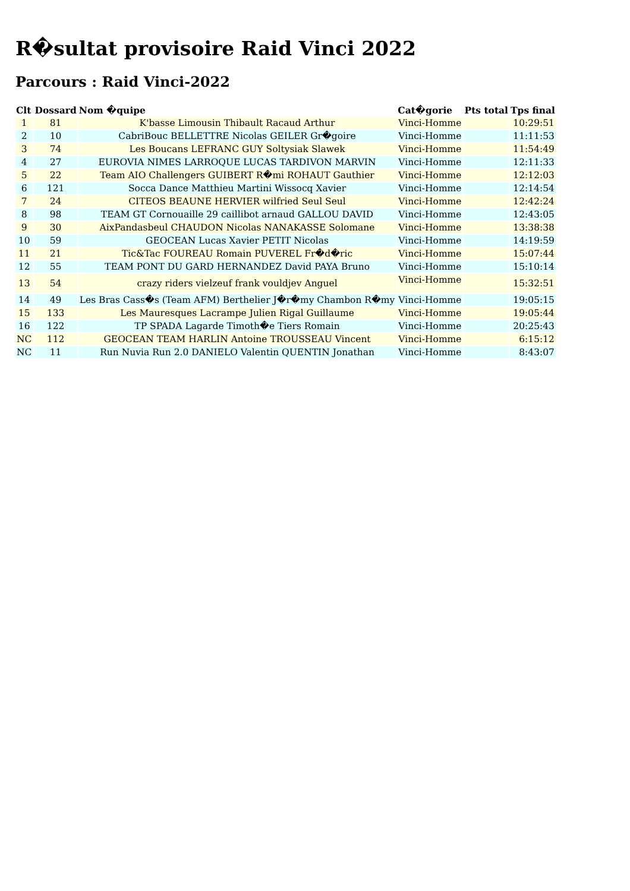R�sultat provisoire Raid Vinci 2022
Parcours : Raid Vinci-2022
| Clt | Dossard | Nom �quipe | Cat�gorie | Pts total | Tps final |
| --- | --- | --- | --- | --- | --- |
| 1 | 81 | K'basse Limousin Thibault Racaud Arthur | Vinci-Homme | | 10:29:51 |
| 2 | 10 | CabriBouc BELLETTRE Nicolas GEILER Gr�goire | Vinci-Homme | | 11:11:53 |
| 3 | 74 | Les Boucans LEFRANC GUY Soltysiak Slawek | Vinci-Homme | | 11:54:49 |
| 4 | 27 | EUROVIA NIMES LARROQUE LUCAS TARDIVON MARVIN | Vinci-Homme | | 12:11:33 |
| 5 | 22 | Team AIO Challengers GUIBERT R�mi ROHAUT Gauthier | Vinci-Homme | | 12:12:03 |
| 6 | 121 | Socca Dance Matthieu Martini Wissocq Xavier | Vinci-Homme | | 12:14:54 |
| 7 | 24 | CITEOS BEAUNE HERVIER wilfried Seul Seul | Vinci-Homme | | 12:42:24 |
| 8 | 98 | TEAM GT Cornouaille 29 caillibot arnaud GALLOU DAVID | Vinci-Homme | | 12:43:05 |
| 9 | 30 | AixPandasbeul CHAUDON Nicolas NANAKASSE Solomane | Vinci-Homme | | 13:38:38 |
| 10 | 59 | GEOCEAN Lucas Xavier PETIT Nicolas | Vinci-Homme | | 14:19:59 |
| 11 | 21 | Tic&Tac FOUREAU Romain PUVEREL Fr�d�ric | Vinci-Homme | | 15:07:44 |
| 12 | 55 | TEAM PONT DU GARD HERNANDEZ David PAYA Bruno | Vinci-Homme | | 15:10:14 |
| 13 | 54 | crazy riders vielzeuf frank vouldjev Anguel | Vinci-Homme | | 15:32:51 |
| 14 | 49 | Les Bras Cass�s (Team AFM) Berthelier J�r�my Chambon R�my | Vinci-Homme | | 19:05:15 |
| 15 | 133 | Les Mauresques Lacrampe Julien Rigal Guillaume | Vinci-Homme | | 19:05:44 |
| 16 | 122 | TP SPADA Lagarde Timoth�e Tiers Romain | Vinci-Homme | | 20:25:43 |
| NC | 112 | GEOCEAN TEAM HARLIN Antoine TROUSSEAU Vincent | Vinci-Homme | | 6:15:12 |
| NC | 11 | Run Nuvia Run 2.0 DANIELO Valentin QUENTIN Jonathan | Vinci-Homme | | 8:43:07 |